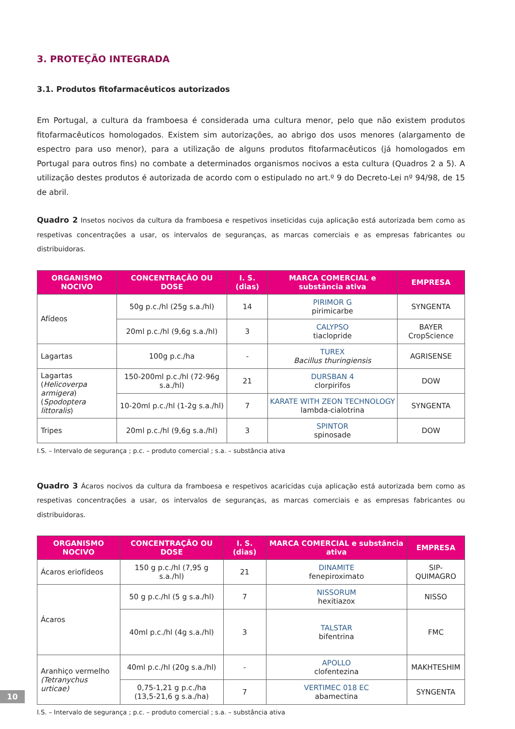3. PROTEÇÃO INTEGRADA
3.1. Produtos fitofarmacêuticos autorizados
Em Portugal, a cultura da framboesa é considerada uma cultura menor, pelo que não existem produtos fitofarmacêuticos homologados. Existem sim autorizações, ao abrigo dos usos menores (alargamento de espectro para uso menor), para a utilização de alguns produtos fitofarmacêuticos (já homologados em Portugal para outros fins) no combate a determinados organismos nocivos a esta cultura (Quadros 2 a 5). A utilização destes produtos é autorizada de acordo com o estipulado no art.º 9 do Decreto-Lei nº 94/98, de 15 de abril.
Quadro 2 Insetos nocivos da cultura da framboesa e respetivos inseticidas cuja aplicação está autorizada bem como as respetivas concentrações a usar, os intervalos de seguranças, as marcas comerciais e as empresas fabricantes ou distribuidoras.
| ORGANISMO NOCIVO | CONCENTRAÇÃO OU DOSE | I. S. (dias) | MARCA COMERCIAL e substância ativa | EMPRESA |
| --- | --- | --- | --- | --- |
| Afídeos | 50g p.c./hl (25g s.a./hl) | 14 | PIRIMOR G pirimicarbe | SYNGENTA |
| | 20ml p.c./hl (9,6g s.a./hl) | 3 | CALYPSO tiaclopride | BAYER CropScience |
| Lagartas | 100g p.c./ha | - | TUREX Bacillus thuringiensis | AGRISENSE |
| Lagartas ( Helicoverpa armigera ) ( Spodoptera littoralis ) | 150-200ml p.c./hl (72-96g s.a./hl) | 21 | DURSBAN 4 clorpirifos | DOW |
| | 10-20ml p.c./hl (1-2g s.a./hl) | 7 | KARATE WITH ZEON TECHNOLOGY lambda-cialotrina | SYNGENTA |
| Tripes | 20ml p.c./hl (9,6g s.a./hl) | 3 | SPINTOR spinosade | DOW |
I.S. – Intervalo de segurança ; p.c. – produto comercial ; s.a. – substância ativa
Quadro 3 Ácaros nocivos da cultura da framboesa e respetivos acaricidas cuja aplicação está autorizada bem como as respetivas concentrações a usar, os intervalos de seguranças, as marcas comerciais e as empresas fabricantes ou distribuidoras.
| ORGANISMO NOCIVO | CONCENTRAÇÃO OU DOSE | I. S. (dias) | MARCA COMERCIAL e substância ativa | EMPRESA |
| --- | --- | --- | --- | --- |
| Ácaros eriofídeos | 150 g p.c./hl (7,95 g s.a./hl) | 21 | DINAMITE fenepiroximato | SIP-QUIMAGRO |
| Ácaros | 50 g p.c./hl (5 g s.a./hl) | 7 | NISSORUM hexitiazox | NISSO |
| | 40ml p.c./hl (4g s.a./hl) | 3 | TALSTAR bifentrina | FMC |
| Aranhiço vermelho (Tetranychus urticae) | 40ml p.c./hl (20g s.a./hl) | - | APOLLO clofentezina | MAKHTESHIM |
| | 0,75-1,21 g p.c./ha (13,5-21,6 g s.a./ha) | 7 | VERTIMEC 018 EC abamectina | SYNGENTA |
I.S. – Intervalo de segurança ; p.c. – produto comercial ; s.a. – substância ativa
10